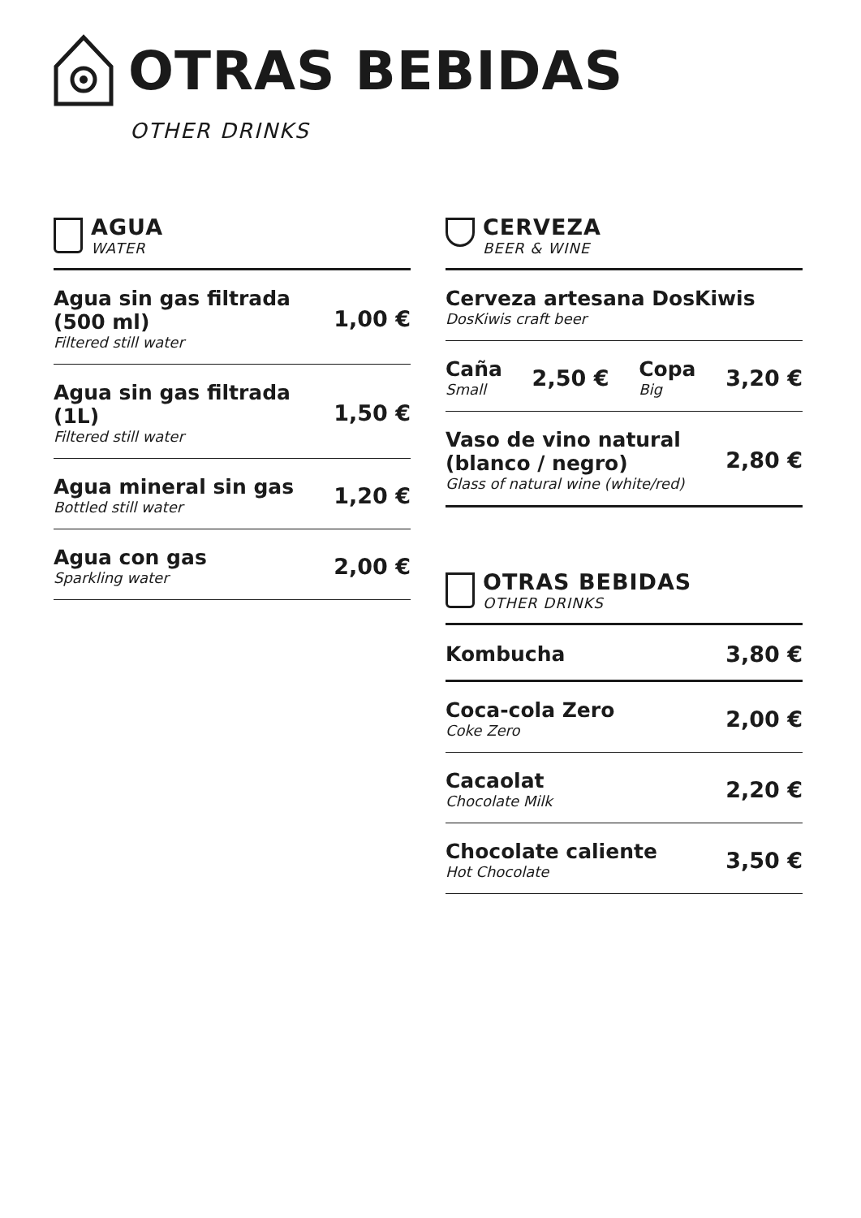OTRAS BEBIDAS
OTHER DRINKS
AGUA
WATER
Agua sin gas filtrada (500 ml)
Filtered still water
1,00 €
Agua sin gas filtrada (1L)
Filtered still water
1,50 €
Agua mineral sin gas
Bottled still water
1,20 €
Agua con gas
Sparkling water
2,00 €
CERVEZA
BEER & WINE
Cerveza artesana DosKiwis
DosKiwis craft beer
Caña
Small
2,50 €
Copa
Big
3,20 €
Vaso de vino natural (blanco / negro)
Glass of natural wine (white/red)
2,80 €
OTRAS BEBIDAS
OTHER DRINKS
Kombucha 3,80 €
Coca-cola Zero
Coke Zero
2,00 €
Cacaolat
Chocolate Milk
2,20 €
Chocolate caliente
Hot Chocolate
3,50 €